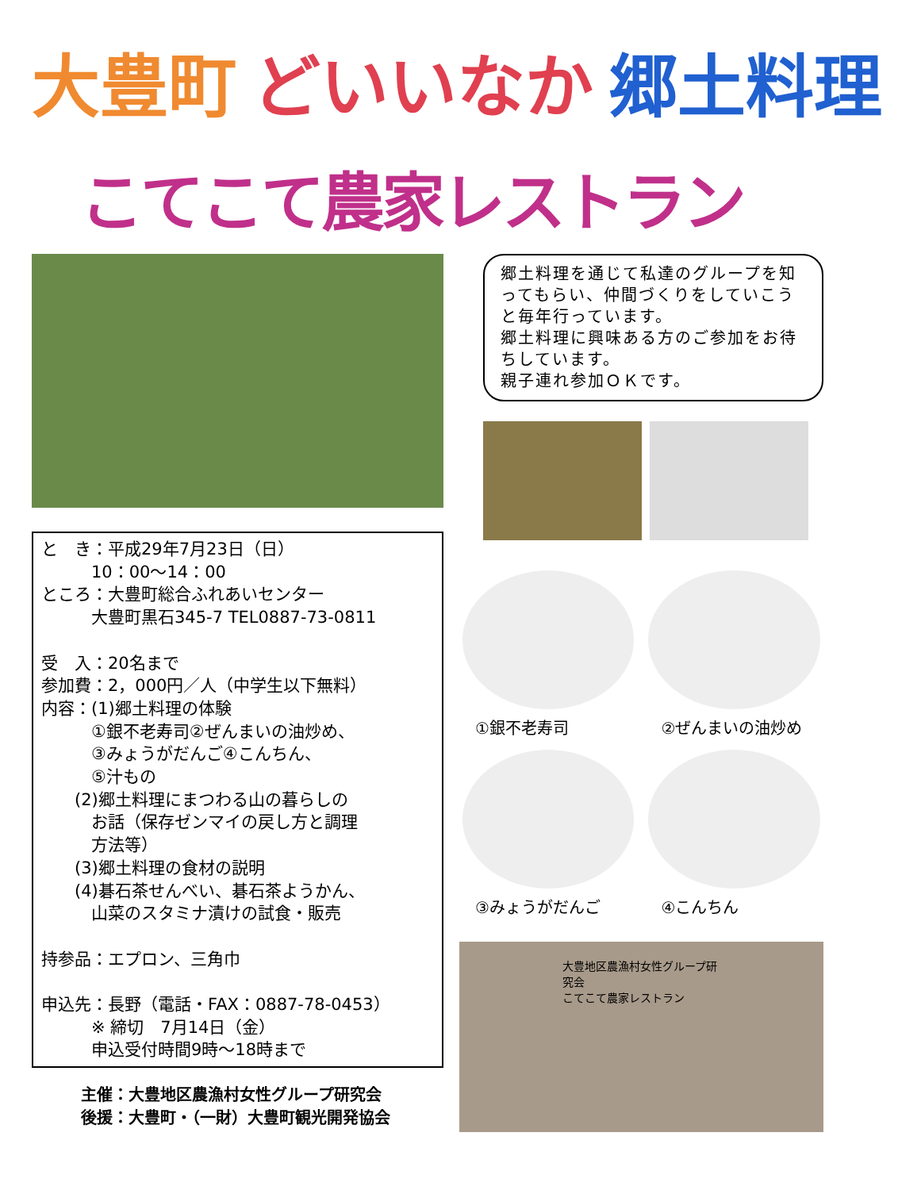大豊町 どいいなか 郷土料理
こてこて農家レストラン
と　き：平成29年7月23日（日）
　　　10：00～14：00
ところ：大豊町総合ふれあいセンター
　　　大豊町黒石345-7 TEL0887-73-0811
受　入：20名まで
参加費：2，000円／人（中学生以下無料）
内容：(1)郷土料理の体験
　　　①銀不老寿司②ぜんまいの油炒め、
　　　③みょうがだんご④こんちん、
　　　⑤汁もの
　　(2)郷土料理にまつわる山の暮らしの
　　　お話（保存ゼンマイの戻し方と調理
　　　方法等）
　　(3)郷土料理の食材の説明
　　(4)碁石茶せんべい、碁石茶ようかん、
　　　山菜のスタミナ漬けの試食・販売
持参品：エプロン、三角巾
申込先：長野（電話・FAX：0887-78-0453）
　　　※ 締切　7月14日（金）
　　　申込受付時間9時～18時まで
主催：大豊地区農漁村女性グループ研究会
後援：大豊町・（一財）大豊町観光開発協会
郷土料理を通じて私達のグループを知ってもらい、仲間づくりをしていこうと毎年行っています。
郷土料理に興味ある方のご参加をお待ちしています。
親子連れ参加ＯＫです。
①銀不老寿司
②ぜんまいの油炒め
③みょうがだんご
④こんちん
大豊地区農漁村女性グループ研究会
こてこて農家レストラン